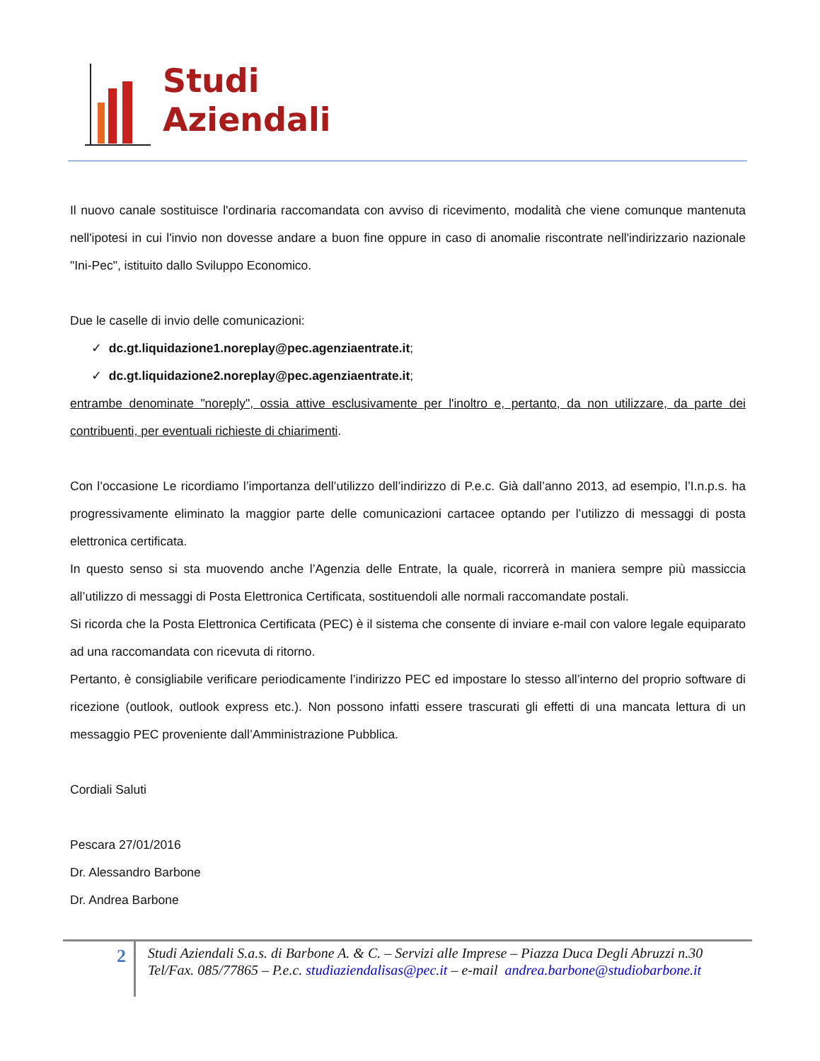Studi
Aziendali
Il nuovo canale sostituisce l'ordinaria raccomandata con avviso di ricevimento, modalità che viene comunque mantenuta nell'ipotesi in cui l'invio non dovesse andare a buon fine oppure in caso di anomalie riscontrate nell'indirizzario nazionale "Ini-Pec", istituito dallo Sviluppo Economico.
Due le caselle di invio delle comunicazioni:
✓ dc.gt.liquidazione1.noreplay@pec.agenziaentrate.it;
✓ dc.gt.liquidazione2.noreplay@pec.agenziaentrate.it;
entrambe denominate "noreply", ossia attive esclusivamente per l'inoltro e, pertanto, da non utilizzare, da parte dei contribuenti, per eventuali richieste di chiarimenti.
Con l’occasione Le ricordiamo l’importanza dell’utilizzo dell’indirizzo di P.e.c. Già dall’anno 2013, ad esempio, l’I.n.p.s. ha progressivamente eliminato la maggior parte delle comunicazioni cartacee optando per l’utilizzo di messaggi di posta elettronica certificata.
In questo senso si sta muovendo anche l’Agenzia delle Entrate, la quale, ricorrerà in maniera sempre più massiccia all’utilizzo di messaggi di Posta Elettronica Certificata, sostituendoli alle normali raccomandate postali.
Si ricorda che la Posta Elettronica Certificata (PEC) è il sistema che consente di inviare e-mail con valore legale equiparato ad una raccomandata con ricevuta di ritorno.
Pertanto, è consigliabile verificare periodicamente l’indirizzo PEC ed impostare lo stesso all’interno del proprio software di ricezione (outlook, outlook express etc.). Non possono infatti essere trascurati gli effetti di una mancata lettura di un messaggio PEC proveniente dall’Amministrazione Pubblica.
Cordiali Saluti
Pescara 27/01/2016
Dr. Alessandro Barbone
Dr. Andrea Barbone
2
Studi Aziendali S.a.s. di Barbone A. & C. – Servizi alle Imprese – Piazza Duca Degli Abruzzi n.30
Tel/Fax. 085/77865 – P.e.c. studiaziendalisas@pec.it – e-mail andrea.barbone@studiobarbone.it